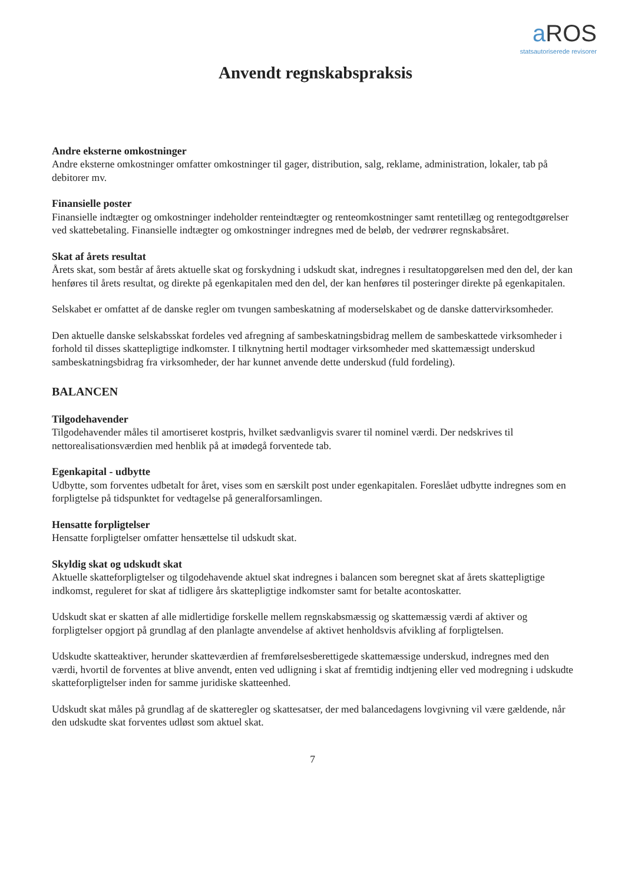a ROS
statsautoriserede revisorer
Anvendt regnskabspraksis
Andre eksterne omkostninger
Andre eksterne omkostninger omfatter omkostninger til gager, distribution, salg, reklame, administration, lokaler, tab på debitorer mv.
Finansielle poster
Finansielle indtægter og omkostninger indeholder renteindtægter og renteomkostninger samt rentetillæg og rentegodtgørelser ved skattebetaling. Finansielle indtægter og omkostninger indregnes med de beløb, der vedrører regnskabsåret.
Skat af årets resultat
Årets skat, som består af årets aktuelle skat og forskydning i udskudt skat, indregnes i resultatopgørelsen med den del, der kan henføres til årets resultat, og direkte på egenkapitalen med den del, der kan henføres til posteringer direkte på egenkapitalen.
Selskabet er omfattet af de danske regler om tvungen sambeskatning af moderselskabet og de danske dattervirksomheder.
Den aktuelle danske selskabsskat fordeles ved afregning af sambeskatningsbidrag mellem de sambeskattede virksomheder i forhold til disses skattepligtige indkomster. I tilknytning hertil modtager virksomheder med skattemæssigt underskud sambeskatningsbidrag fra virksomheder, der har kunnet anvende dette underskud (fuld fordeling).
BALANCEN
Tilgodehavender
Tilgodehavender måles til amortiseret kostpris, hvilket sædvanligvis svarer til nominel værdi. Der nedskrives til nettorealisationsværdien med henblik på at imødegå forventede tab.
Egenkapital - udbytte
Udbytte, som forventes udbetalt for året, vises som en særskilt post under egenkapitalen. Foreslået udbytte indregnes som en forpligtelse på tidspunktet for vedtagelse på generalforsamlingen.
Hensatte forpligtelser
Hensatte forpligtelser omfatter hensættelse til udskudt skat.
Skyldig skat og udskudt skat
Aktuelle skatteforpligtelser og tilgodehavende aktuel skat indregnes i balancen som beregnet skat af årets skattepligtige indkomst, reguleret for skat af tidligere års skattepligtige indkomster samt for betalte acontoskatter.
Udskudt skat er skatten af alle midlertidige forskelle mellem regnskabsmæssig og skattemæssig værdi af aktiver og forpligtelser opgjort på grundlag af den planlagte anvendelse af aktivet henholdsvis afvikling af forpligtelsen.
Udskudte skatteaktiver, herunder skatteværdien af fremførelsesberettigede skattemæssige underskud, indregnes med den værdi, hvortil de forventes at blive anvendt, enten ved udligning i skat af fremtidig indtjening eller ved modregning i udskudte skatteforpligtelser inden for samme juridiske skatteenhed.
Udskudt skat måles på grundlag af de skatteregler og skattesatser, der med balancedagens lovgivning vil være gældende, når den udskudte skat forventes udløst som aktuel skat.
7